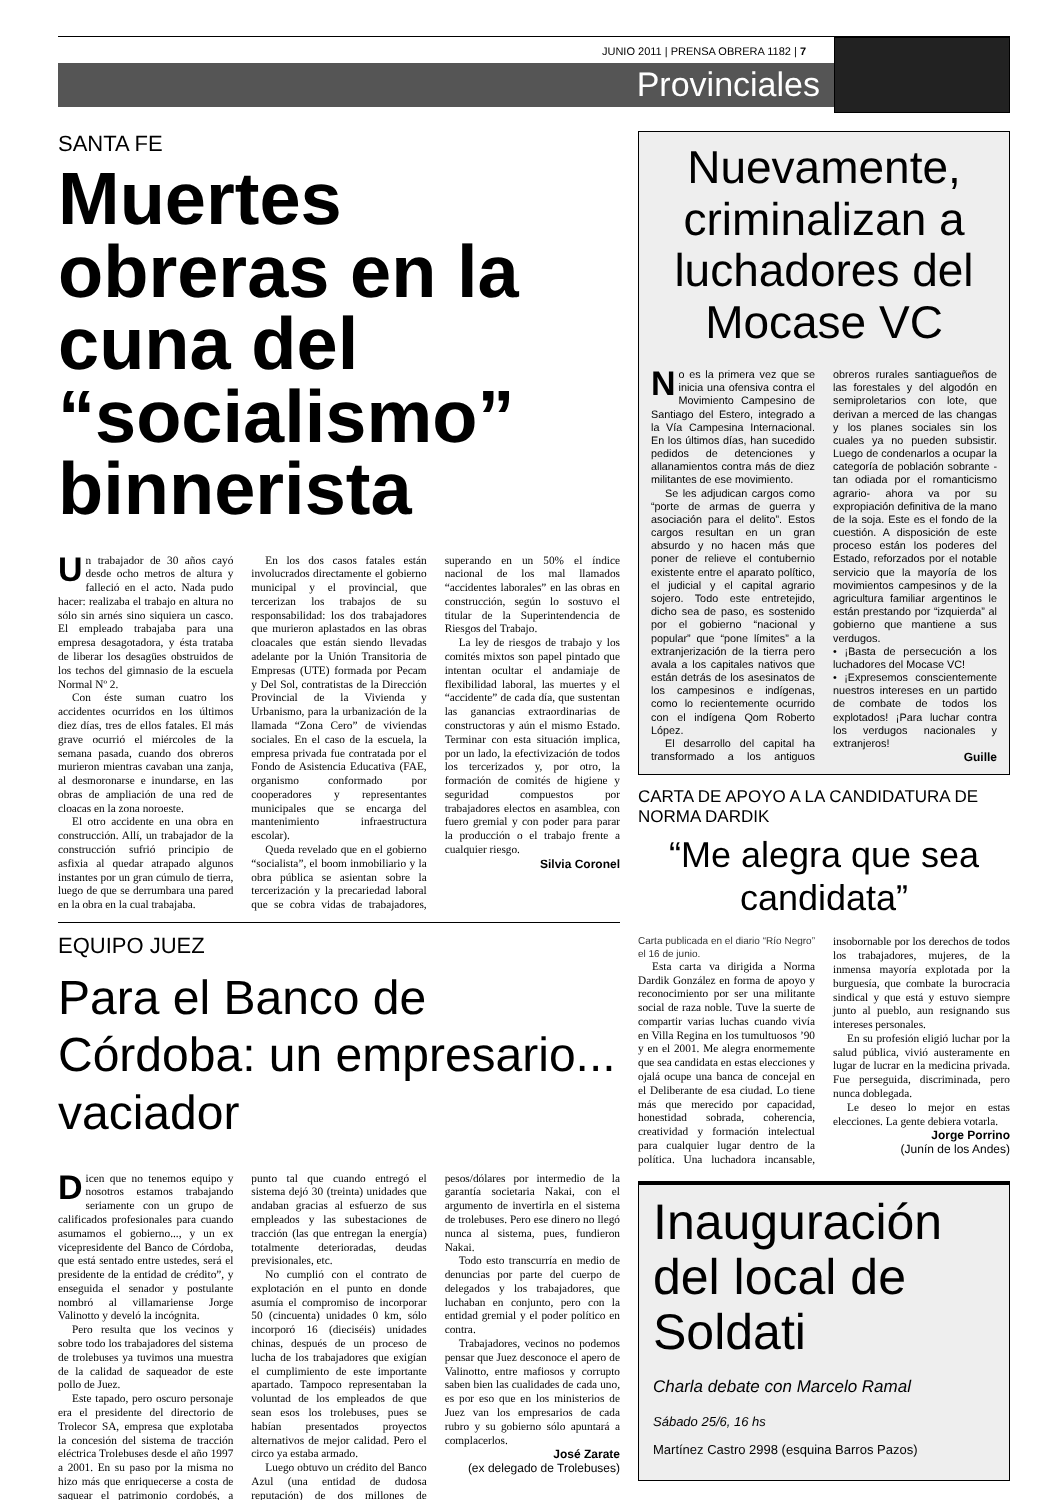JUNIO 2011 | PRENSA OBRERA 1182 | 7
Provinciales
SANTA FE
Muertes obreras en la cuna del “socialismo” binnerista
Un trabajador de 30 años cayó desde ocho metros de altura y falleció en el acto. Nada pudo hacer: realizaba el trabajo en altura no sólo sin arnés sino siquiera un casco. El empleado trabajaba para una empresa desagotadora, y ésta trataba de liberar los desagües obstruidos de los techos del gimnasio de la escuela Normal Nº 2.
Con éste suman cuatro los accidentes ocurridos en los últimos diez días, tres de ellos fatales. El más grave ocurrió el miércoles de la semana pasada, cuando dos obreros murieron mientras cavaban una zanja, al desmoronarse e inundarse, en las obras de ampliación de una red de cloacas en la zona noroeste.
El otro accidente en una obra en construcción. Allí, un trabajador de la construcción sufrió principio de asfixia al quedar atrapado algunos instantes por un gran cúmulo de tierra, luego de que se derrumbara una pared en la obra en la cual trabajaba.
En los dos casos fatales están involucrados directamente el gobierno municipal y el provincial, que tercerizan los trabajos de su responsabilidad: los dos trabajadores que murieron aplastados en las obras cloacales que están siendo llevadas adelante por la Unión Transitoria de Empresas (UTE) formada por Pecam y Del Sol, contratistas de la Dirección Provincial de la Vivienda y Urbanismo, para la urbanización de la llamada “Zona Cero” de viviendas sociales. En el caso de la escuela, la empresa privada fue contratada por el Fondo de Asistencia Educativa (FAE, organismo conformado por cooperadores y representantes municipales que se encarga del mantenimiento infraestructura escolar).
Queda revelado que en el gobierno “socialista”, el boom inmobiliario y la obra pública se asientan sobre la tercerización y la precariedad laboral que se cobra vidas de trabajadores, superando en un 50% el índice nacional de los mal llamados “accidentes laborales” en las obras en construcción, según lo sostuvo el titular de la Superintendencia de Riesgos del Trabajo.
La ley de riesgos de trabajo y los comités mixtos son papel pintado que intentan ocultar el andamiaje de flexibilidad laboral, las muertes y el “accidente” de cada día, que sustentan las ganancias extraordinarias de constructoras y aún el mismo Estado. Terminar con esta situación implica, por un lado, la efectivización de todos los tercerizados y, por otro, la formación de comités de higiene y seguridad compuestos por trabajadores electos en asamblea, con fuero gremial y con poder para parar la producción o el trabajo frente a cualquier riesgo.
Silvia Coronel
EQUIPO JUEZ
Para el Banco de Córdoba: un empresario... vaciador
Dicen que no tenemos equipo y nosotros estamos trabajando seriamente con un grupo de calificados profesionales para cuando asumamos el gobierno..., y un ex vicepresidente del Banco de Córdoba, que está sentado entre ustedes, será el presidente de la entidad de crédito”, y enseguida el senador y postulante nombró al villamariense Jorge Valinotto y develó la incógnita.
Pero resulta que los vecinos y sobre todo los trabajadores del sistema de trolebuses ya tuvimos una muestra de la calidad de saqueador de este pollo de Juez.
Este tapado, pero oscuro personaje era el presidente del directorio de Trolecor SA, empresa que explotaba la concesión del sistema de tracción eléctrica Trolebuses desde el año 1997 a 2001. En su paso por la misma no hizo más que enriquecerse a costa de saquear el patrimonio cordobés, a punto tal que cuando entregó el sistema dejó 30 (treinta) unidades que andaban gracias al esfuerzo de sus empleados y las subestaciones de tracción (las que entregan la energía) totalmente deterioradas, deudas previsionales, etc.
No cumplió con el contrato de explotación en el punto en donde asumía el compromiso de incorporar 50 (cincuenta) unidades 0 km, sólo incorporó 16 (dieciséis) unidades chinas, después de un proceso de lucha de los trabajadores que exigían el cumplimiento de este importante apartado. Tampoco representaban la voluntad de los empleados de que sean esos los trolebuses, pues se habían presentados proyectos alternativos de mejor calidad. Pero el circo ya estaba armado.
Luego obtuvo un crédito del Banco Azul (una entidad de dudosa reputación) de dos millones de pesos/dólares por intermedio de la garantía societaria Nakai, con el argumento de invertirla en el sistema de trolebuses. Pero ese dinero no llegó nunca al sistema, pues, fundieron Nakai.
Todo esto transcurría en medio de denuncias por parte del cuerpo de delegados y los trabajadores, que luchaban en conjunto, pero con la entidad gremial y el poder político en contra.
Trabajadores, vecinos no podemos pensar que Juez desconoce el apero de Valinotto, entre mafiosos y corrupto saben bien las cualidades de cada uno, es por eso que en los ministerios de Juez van los empresarios de cada rubro y su gobierno sólo apuntará a complacerlos.
José Zarate
(ex delegado de Trolebuses)
Nuevamente, criminalizan a luchadores del Mocase VC
No es la primera vez que se inicia una ofensiva contra el Movimiento Campesino de Santiago del Estero, integrado a la Vía Campesina Internacional. En los últimos días, han sucedido pedidos de detenciones y allanamientos contra más de diez militantes de ese movimiento.
Se les adjudican cargos como “porte de armas de guerra y asociación para el delito”. Estos cargos resultan en un gran absurdo y no hacen más que poner de relieve el contubernio existente entre el aparato político, el judicial y el capital agrario sojero. Todo este entretejido, dicho sea de paso, es sostenido por el gobierno “nacional y popular” que “pone límites” a la extranjerización de la tierra pero avala a los capitales nativos que están detrás de los asesinatos de los campesinos e indígenas, como lo recientemente ocurrido con el indígena Qom Roberto López.
El desarrollo del capital ha transformado a los antiguos obreros rurales santiagueños de las forestales y del algodón en semiproletarios con lote, que derivan a merced de las changas y los planes sociales sin los cuales ya no pueden subsistir. Luego de condenarlos a ocupar la categoría de población sobrante -tan odiada por el romanticismo agrario- ahora va por su expropiación definitiva de la mano de la soja. Este es el fondo de la cuestión. A disposición de este proceso están los poderes del Estado, reforzados por el notable servicio que la mayoría de los movimientos campesinos y de la agricultura familiar argentinos le están prestando por “izquierda” al gobierno que mantiene a sus verdugos.
• ¡Basta de persecución a los luchadores del Mocase VC!
• ¡Expresemos conscientemente nuestros intereses en un partido de combate de todos los explotados! ¡Para luchar contra los verdugos nacionales y extranjeros!
Guille
CARTA DE APOYO A LA CANDIDATURA DE NORMA DARDIK
“Me alegra que sea candidata”
Carta publicada en el diario “Río Negro” el 16 de junio.
Esta carta va dirigida a Norma Dardik González en forma de apoyo y reconocimiento por ser una militante social de raza noble. Tuve la suerte de compartir varias luchas cuando vivía en Villa Regina en los tumultuosos ’90 y en el 2001. Me alegra enormemente que sea candidata en estas elecciones y ojalá ocupe una banca de concejal en el Deliberante de esa ciudad. Lo tiene más que merecido por capacidad, honestidad sobrada, coherencia, creatividad y formación intelectual para cualquier lugar dentro de la política. Una luchadora incansable, insobornable por los derechos de todos los trabajadores, mujeres, de la inmensa mayoría explotada por la burguesía, que combate la burocracia sindical y que está y estuvo siempre junto al pueblo, aun resignando sus intereses personales.
En su profesión eligió luchar por la salud pública, vivió austeramente en lugar de lucrar en la medicina privada. Fue perseguida, discriminada, pero nunca doblegada.
Le deseo lo mejor en estas elecciones. La gente debiera votarla.
Jorge Porrino
(Junín de los Andes)
Inauguración del local de Soldati
Charla debate con Marcelo Ramal
Sábado 25/6, 16 hs
Martínez Castro 2998 (esquina Barros Pazos)